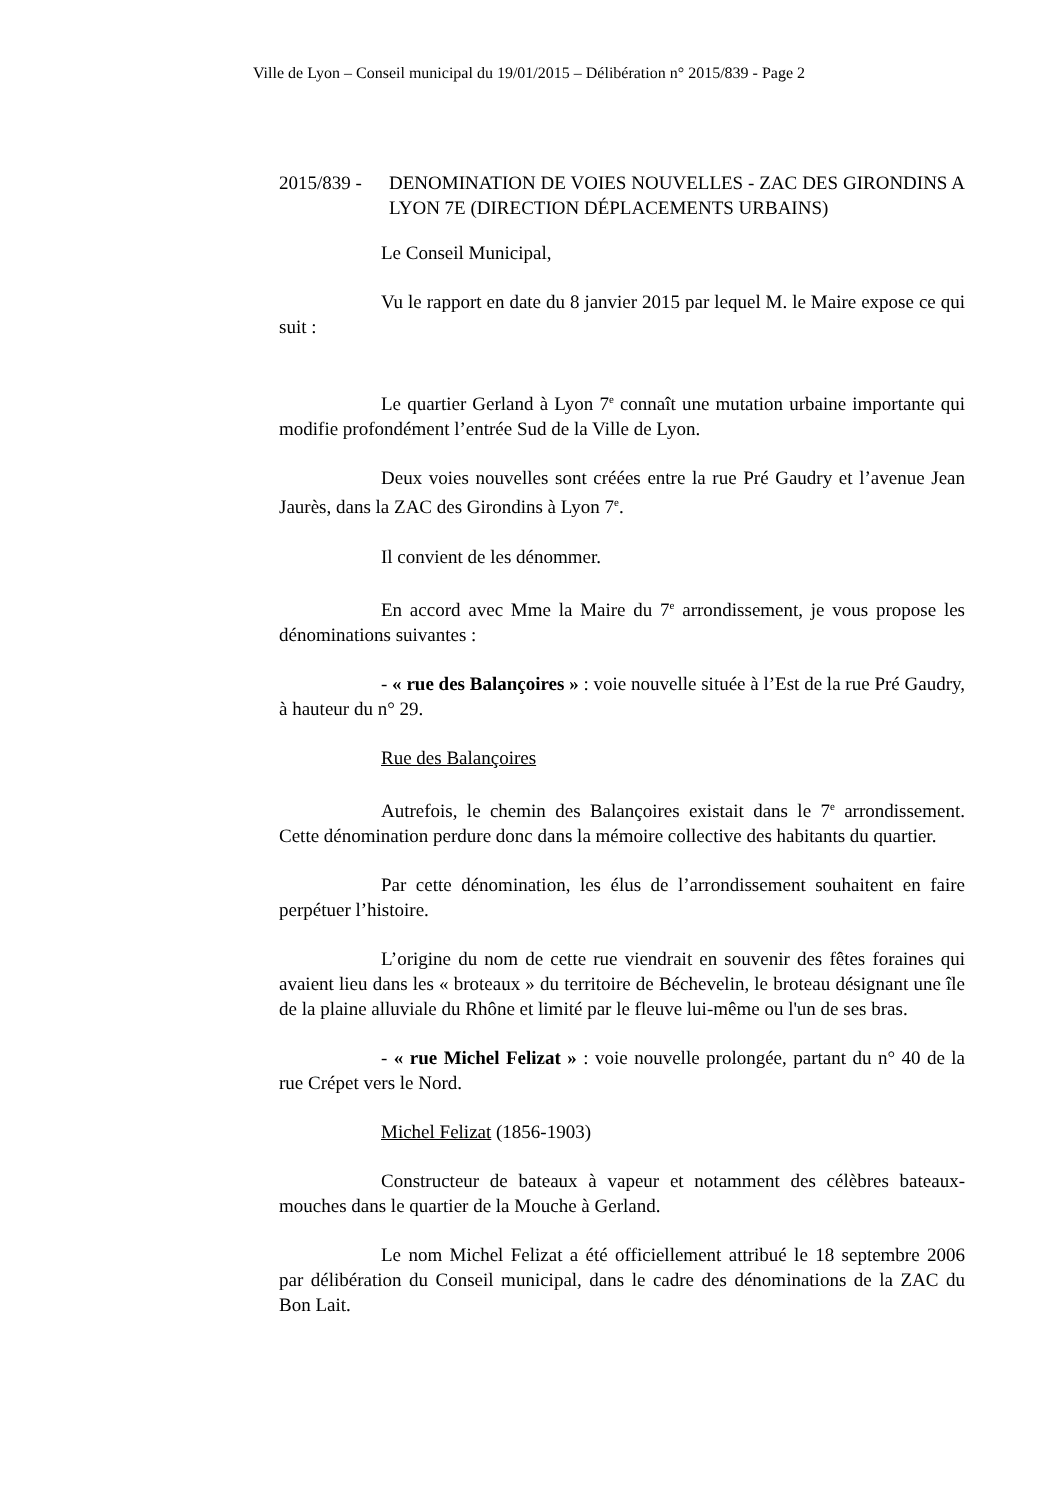Ville de Lyon – Conseil municipal du 19/01/2015 – Délibération n° 2015/839 - Page 2
2015/839 -
DENOMINATION DE VOIES NOUVELLES - ZAC DES GIRONDINS A LYON 7E (DIRECTION DÉPLACEMENTS URBAINS)
Le Conseil Municipal,
Vu le rapport en date du 8 janvier 2015 par lequel M. le Maire expose ce qui suit :
Le quartier Gerland à Lyon 7<sup>e</sup> connaît une mutation urbaine importante qui modifie profondément l’entrée Sud de la Ville de Lyon.
Deux voies nouvelles sont créées entre la rue Pré Gaudry et l’avenue Jean Jaurès, dans la ZAC des Girondins à Lyon 7<sup>e</sup>.
Il convient de les dénommer.
En accord avec Mme la Maire du 7<sup>e</sup> arrondissement, je vous propose les dénominations suivantes :
- « rue des Balançoires » : voie nouvelle située à l’Est de la rue Pré Gaudry, à hauteur du n° 29.
Rue des Balançoires
Autrefois, le chemin des Balançoires existait dans le 7<sup>e</sup> arrondissement. Cette dénomination perdure donc dans la mémoire collective des habitants du quartier.
Par cette dénomination, les élus de l’arrondissement souhaitent en faire perpétuer l’histoire.
L’origine du nom de cette rue viendrait en souvenir des fêtes foraines qui avaient lieu dans les « broteaux » du territoire de Béchevelin, le broteau désignant une île de la plaine alluviale du Rhône et limité par le fleuve lui-même ou l'un de ses bras.
- « rue Michel Felizat » : voie nouvelle prolongée, partant du n° 40 de la rue Crépet vers le Nord.
Michel Felizat (1856-1903)
Constructeur de bateaux à vapeur et notamment des célèbres bateaux-mouches dans le quartier de la Mouche à Gerland.
Le nom Michel Felizat a été officiellement attribué le 18 septembre 2006 par délibération du Conseil municipal, dans le cadre des dénominations de la ZAC du Bon Lait.